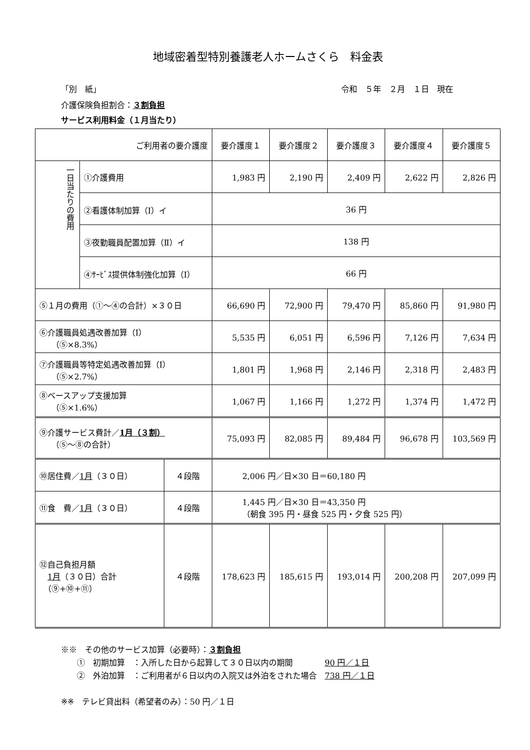地域密着型特別養護老人ホームさくら　料金表
「別　紙」 令和　５年　２月　１日　現在
介護保険負担割合：３割負担
サービス利用料金（１月当たり）
| ご利用者の要介護度 | | | 要介護度１ | 要介護度２ | 要介護度３ | 要介護度４ | 要介護度５ |
| --- | --- | --- | --- | --- | --- | --- | --- |
| 一日当たりの費用 | ①介護費用 | | 1,983 円 | 2,190 円 | 2,409 円 | 2,622 円 | 2,826 円 |
| | ②看護体制加算（Ⅰ）イ | | 36 円 | | | | |
| | ③夜勤職員配置加算（Ⅱ）イ | | 138 円 | | | | |
| | ④ｻｰﾋﾞｽ提供体制強化加算（Ⅰ） | | 66 円 | | | | |
| ⑤１月の費用（①～④の合計）×３０日 | | | 66,690 円 | 72,900 円 | 79,470 円 | 85,860 円 | 91,980 円 |
| ⑥介護職員処遇改善加算（Ⅰ） （⑤×8.3%） | | | 5,535 円 | 6,051 円 | 6,596 円 | 7,126 円 | 7,634 円 |
| ⑦介護職員等特定処遇改善加算（Ⅰ） （⑤×2.7%） | | | 1,801 円 | 1,968 円 | 2,146 円 | 2,318 円 | 2,483 円 |
| ⑧ベースアップ支援加算 （⑤×1.6%） | | | 1,067 円 | 1,166 円 | 1,272 円 | 1,374 円 | 1,472 円 |
| ⑨介護サービス費計／ 1月（３割） （⑤～⑧の合計） | | | 75,093 円 | 82,085 円 | 89,484 円 | 96,678 円 | 103,569 円 |
| ⑩居住費／ 1月 （３０日） | | ４段階 | 2,006 円／日×30 日＝60,180 円 | | | | |
| ⑪食 費／ 1月 （３０日） | | ４段階 | 1,445 円／日×30 日＝43,350 円 （朝食 395 円・昼食 525 円・夕食 525 円） | | | | |
| ⑫自己負担月額 1月 （３０日）合計 （⑨+⑩+⑪） | | ４段階 | 178,623 円 | 185,615 円 | 193,014 円 | 200,208 円 | 207,099 円 |
※※　その他のサービス加算（必要時）：３割負担
　　①　初期加算　：入所した日から起算して３０日以内の期間　　　　90 円／１日
　　②　外泊加算　：ご利用者が６日以内の入院又は外泊をされた場合　738 円／１日
※※　テレビ貸出料（希望者のみ）：50 円／１日